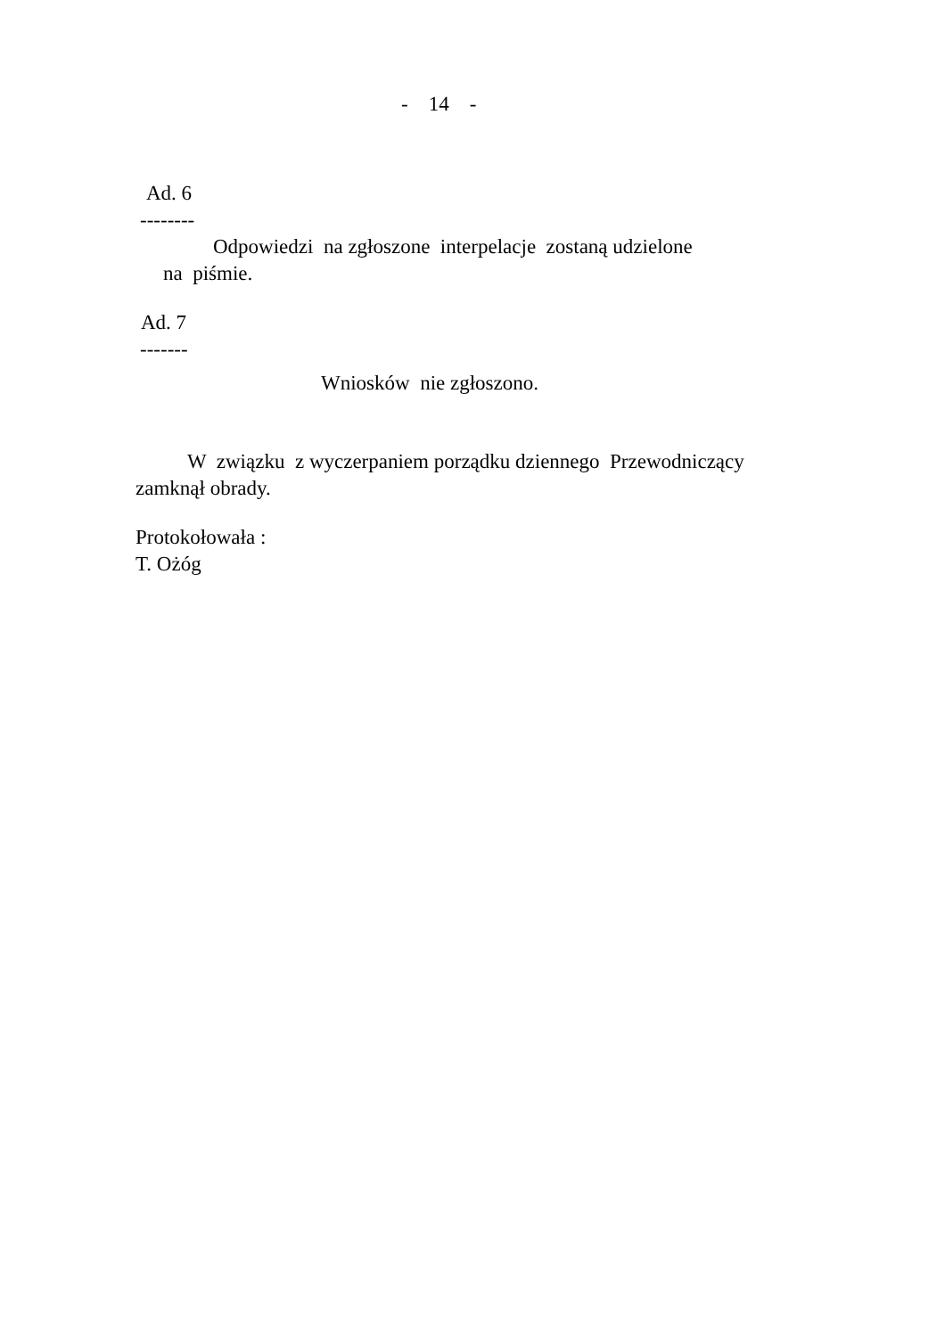- 14 -
Ad. 6
--------
Odpowiedzi na zgłoszone interpelacje zostaną udzielone
na piśmie.
Ad. 7
-------
Wniosków nie zgłoszono.
W związku z wyczerpaniem porządku dziennego Przewodniczący
zamknął obrady.
Protokołowała :
T. Ożóg